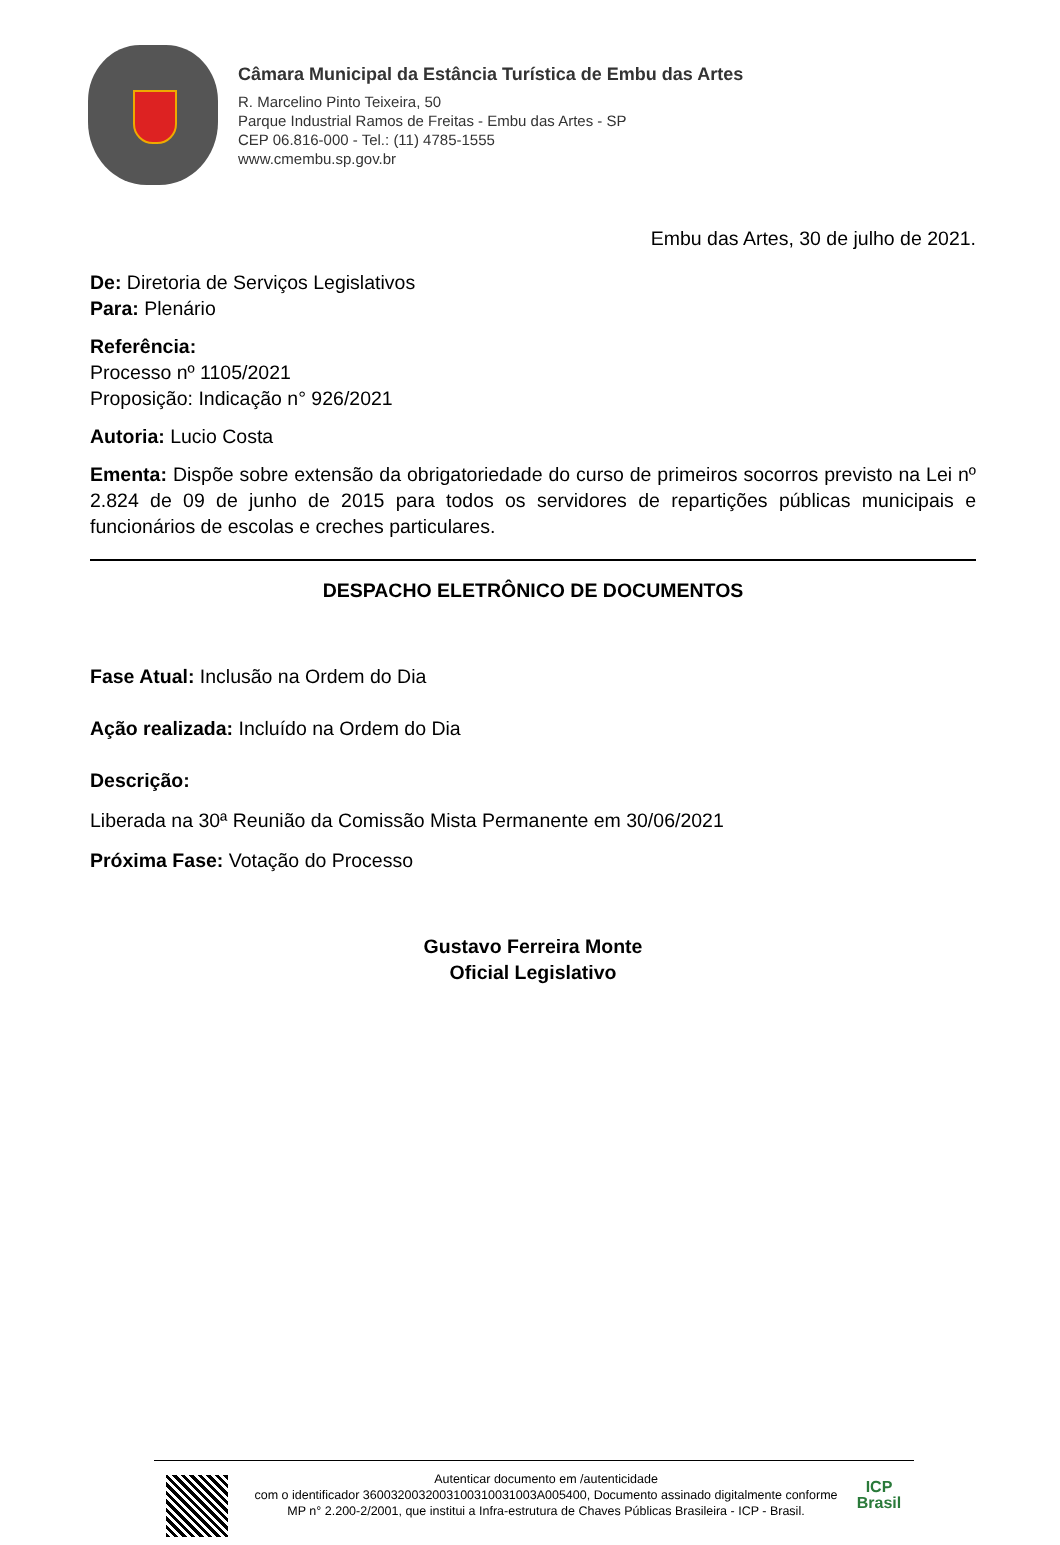Câmara Municipal da Estância Turística de Embu das Artes
R. Marcelino Pinto Teixeira, 50
Parque Industrial Ramos de Freitas - Embu das Artes - SP
CEP 06.816-000 - Tel.: (11) 4785-1555
www.cmembu.sp.gov.br
Embu das Artes, 30 de julho de 2021.
De: Diretoria de Serviços Legislativos
Para: Plenário
Referência:
Processo nº 1105/2021
Proposição: Indicação n° 926/2021
Autoria: Lucio Costa
Ementa: Dispõe sobre extensão da obrigatoriedade do curso de primeiros socorros previsto na Lei nº 2.824 de 09 de junho de 2015 para todos os servidores de repartições públicas municipais e funcionários de escolas e creches particulares.
DESPACHO ELETRÔNICO DE DOCUMENTOS
Fase Atual: Inclusão na Ordem do Dia
Ação realizada: Incluído na Ordem do Dia
Descrição:
Liberada na 30ª Reunião da Comissão Mista Permanente em 30/06/2021
Próxima Fase: Votação do Processo
Gustavo Ferreira Monte
Oficial Legislativo
Autenticar documento em /autenticidade
com o identificador 3600320032003100310031003A005400, Documento assinado digitalmente conforme MP n° 2.200-2/2001, que institui a Infra-estrutura de Chaves Públicas Brasileira - ICP - Brasil.
ICP
Brasil